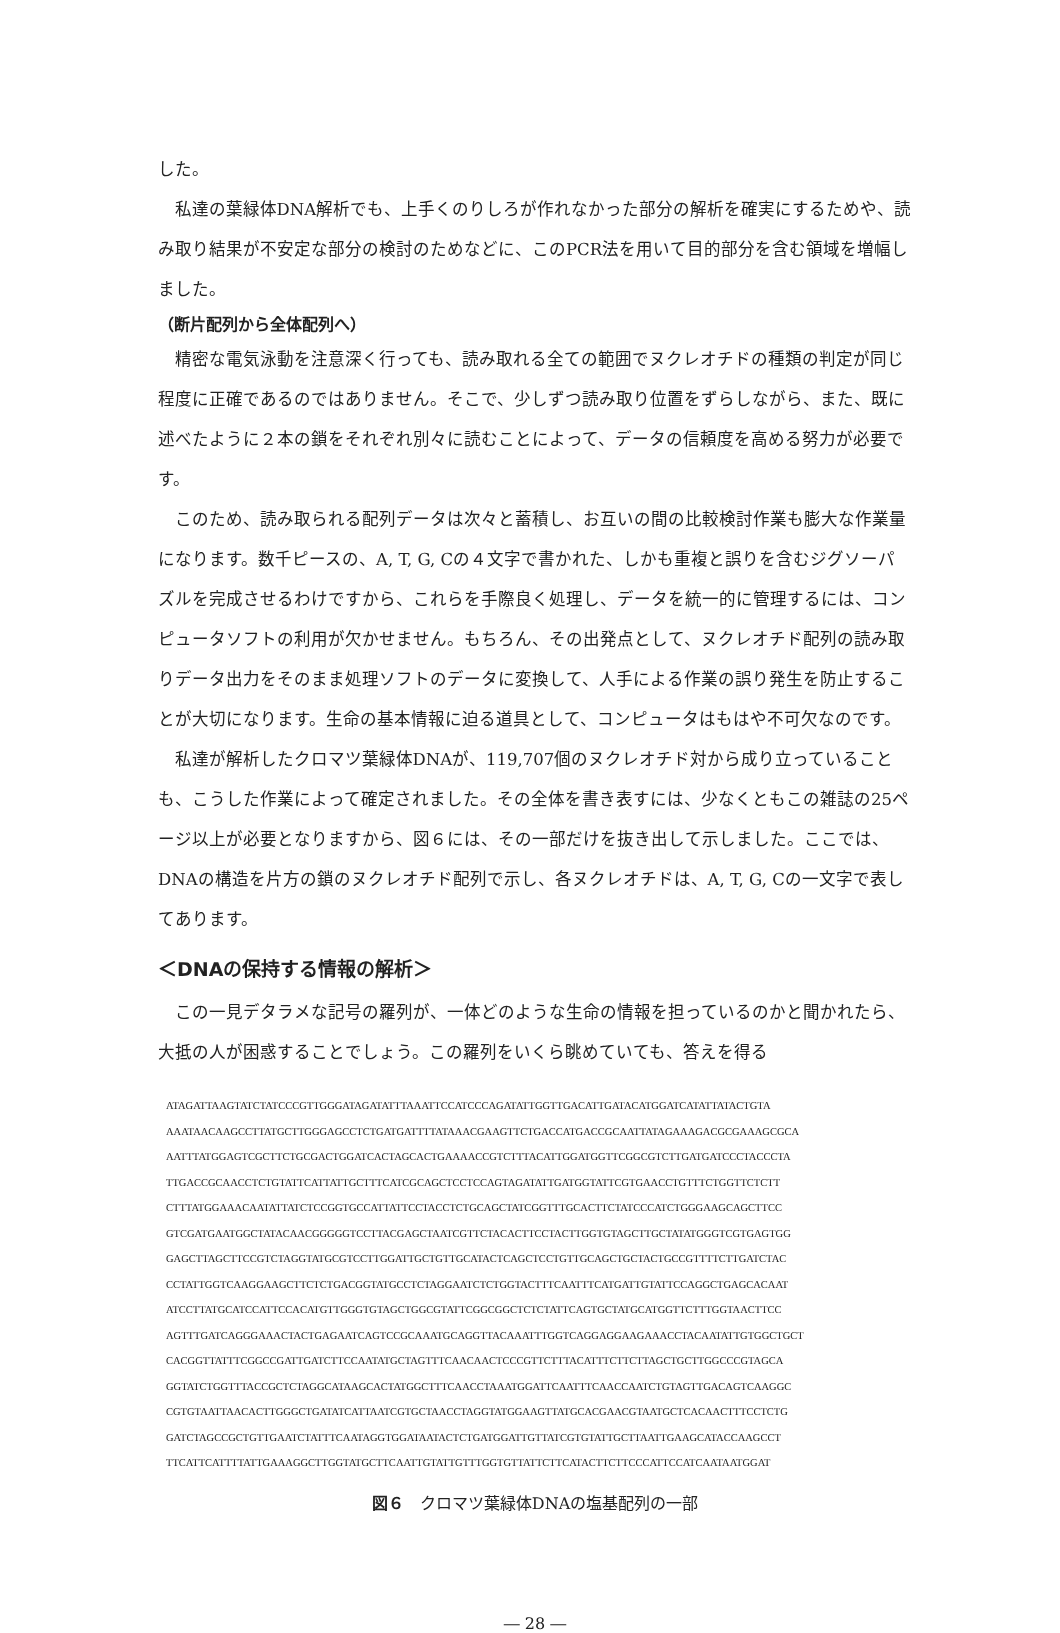した。
私達の葉緑体DNA解析でも、上手くのりしろが作れなかった部分の解析を確実にするためや、読み取り結果が不安定な部分の検討のためなどに、このPCR法を用いて目的部分を含む領域を増幅しました。
（断片配列から全体配列へ）
精密な電気泳動を注意深く行っても、読み取れる全ての範囲でヌクレオチドの種類の判定が同じ程度に正確であるのではありません。そこで、少しずつ読み取り位置をずらしながら、また、既に述べたように２本の鎖をそれぞれ別々に読むことによって、データの信頼度を高める努力が必要です。
このため、読み取られる配列データは次々と蓄積し、お互いの間の比較検討作業も膨大な作業量になります。数千ピースの、A, T, G, Cの４文字で書かれた、しかも重複と誤りを含むジグソーパズルを完成させるわけですから、これらを手際良く処理し、データを統一的に管理するには、コンピュータソフトの利用が欠かせません。もちろん、その出発点として、ヌクレオチド配列の読み取りデータ出力をそのまま処理ソフトのデータに変換して、人手による作業の誤り発生を防止することが大切になります。生命の基本情報に迫る道具として、コンピュータはもはや不可欠なのです。
私達が解析したクロマツ葉緑体DNAが、119,707個のヌクレオチド対から成り立っていることも、こうした作業によって確定されました。その全体を書き表すには、少なくともこの雑誌の25ページ以上が必要となりますから、図６には、その一部だけを抜き出して示しました。ここでは、DNAの構造を片方の鎖のヌクレオチド配列で示し、各ヌクレオチドは、A, T, G, Cの一文字で表してあります。
＜DNAの保持する情報の解析＞
この一見デタラメな記号の羅列が、一体どのような生命の情報を担っているのかと聞かれたら、大抵の人が困惑することでしょう。この羅列をいくら眺めていても、答えを得る
ATAGATTAAGTATCTATCCCGTTGGGATAGATATTTAAATTCCATCCCAGATATTGGTTGACATTGATACATGGATCATATTATACTGTA AAATAACAAGCCTTATGCTTGGGAGCCTCTGATGATTTTATAAACGAAGTTCTGACCATGACCGCAATTATAGAAAGACGCGAAAGCGCA AATTTATGGAGTCGCTTCTGCGACTGGATCACTAGCACTGAAAACCGTCTTTACATTGGATGGTTCGGCGTCTTGATGATCCCTACCCTA TTGACCGCAACCTCTGTATTCATTATTGCTTTCATCGCAGCTCCTCCAGTAGATATTGATGGTATTCGTGAACCTGTTTCTGGTTCTCTT CTTTATGGAAACAATATTATCTCCGGTGCCATTATTCCTACCTCTGCAGCTATCGGTTTGCACTTCTATCCCATCTGGGAAGCAGCTTCC GTCGATGAATGGCTATACAACGGGGGTCCTTACGAGCTAATCGTTCTACACTTCCTACTTGGTGTAGCTTGCTATATGGGTCGTGAGTGG GAGCTTAGCTTCCGTCTAGGTATGCGTCCTTGGATTGCTGTTGCATACTCAGCTCCTGTTGCAGCTGCTACTGCCGTTTTCTTGATCTAC CCTATTGGTCAAGGAAGCTTCTCTGACGGTATGCCTCTAGGAATCTCTGGTACTTTCAATTTCATGATTGTATTCCAGGCTGAGCACAAT ATCCTTATGCATCCATTCCACATGTTGGGTGTAGCTGGCGTATTCGGCGGCTCTCTATTCAGTGCTATGCATGGTTCTTTGGTAACTTCC AGTTTGATCAGGGAAACTACTGAGAATCAGTCCGCAAATGCAGGTTACAAATTTGGTCAGGAGGAAGAAACCTACAATATTGTGGCTGCT CACGGTTATTTCGGCCGATTGATCTTCCAATATGCTAGTTTCAACAACTCCCGTTCTTTACATTTCTTCTTAGCTGCTTGGCCCGTAGCA GGTATCTGGTTTACCGCTCTAGGCATAAGCACTATGGCTTTCAACCTAAATGGATTCAATTTCAACCAATCTGTAGTTGACAGTCAAGGC CGTGTAATTAACACTTGGGCTGATATCATTAATCGTGCTAACCTAGGTATGGAAGTTATGCACGAACGTAATGCTCACAACTTTCCTCTG GATCTAGCCGCTGTTGAATCTATTTCAATAGGTGGATAATACTCTGATGGATTGTTATCGTGTATTGCTTAATTGAAGCATACCAAGCCT TTCATTCATTTTATTGAAAGGCTTGGTATGCTTCAATTGTATTGTTTGGTGTTATTCTTCATACTTCTTCCCATTCCATCAATAATGGAT
図６　クロマツ葉緑体DNAの塩基配列の一部
― 28 ―